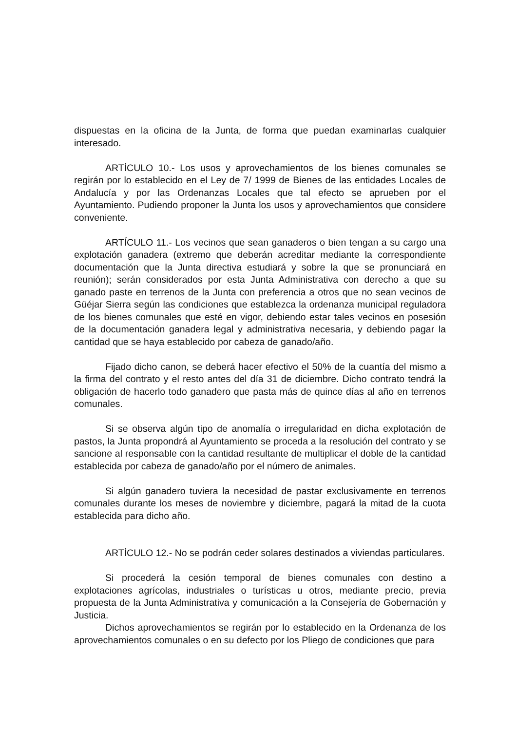dispuestas en la oficina de la Junta, de forma que puedan examinarlas cualquier interesado.
ARTÍCULO 10.- Los usos y aprovechamientos de los bienes comunales se regirán por lo establecido en el Ley de 7/ 1999 de Bienes de las entidades Locales de Andalucía y por las Ordenanzas Locales que tal efecto se aprueben por el Ayuntamiento. Pudiendo proponer la Junta los usos y aprovechamientos que considere conveniente.
ARTÍCULO 11.- Los vecinos que sean ganaderos o bien tengan a su cargo una explotación ganadera (extremo que deberán acreditar mediante la correspondiente documentación que la Junta directiva estudiará y sobre la que se pronunciará en reunión); serán considerados por esta Junta Administrativa con derecho a que su ganado paste en terrenos de la Junta con preferencia a otros que no sean vecinos de Güéjar Sierra según las condiciones que establezca la ordenanza municipal reguladora de los bienes comunales que esté en vigor, debiendo estar tales vecinos en posesión de la documentación ganadera legal y administrativa necesaria, y debiendo pagar la cantidad que se haya establecido por cabeza de ganado/año.
Fijado dicho canon, se deberá hacer efectivo el 50% de la cuantía del mismo a la firma del contrato y el resto antes del día 31 de diciembre. Dicho contrato tendrá la obligación de hacerlo todo ganadero que pasta más de quince días al año en terrenos comunales.
Si se observa algún tipo de anomalía o irregularidad en dicha explotación de pastos, la Junta propondrá al Ayuntamiento se proceda a la resolución del contrato y se sancione al responsable con la cantidad resultante de multiplicar el doble de la cantidad establecida por cabeza de ganado/año por el número de animales.
Si algún ganadero tuviera la necesidad de pastar exclusivamente en terrenos comunales durante los meses de noviembre y diciembre, pagará la mitad de la cuota establecida para dicho año.
ARTÍCULO 12.- No se podrán ceder solares destinados a viviendas particulares.
Si procederá la cesión temporal de bienes comunales con destino a explotaciones agrícolas, industriales o turísticas u otros, mediante precio, previa propuesta de la Junta Administrativa y comunicación a la Consejería de Gobernación y Justicia.
Dichos aprovechamientos se regirán por lo establecido en la Ordenanza de los aprovechamientos comunales o en su defecto por los Pliego de condiciones que para